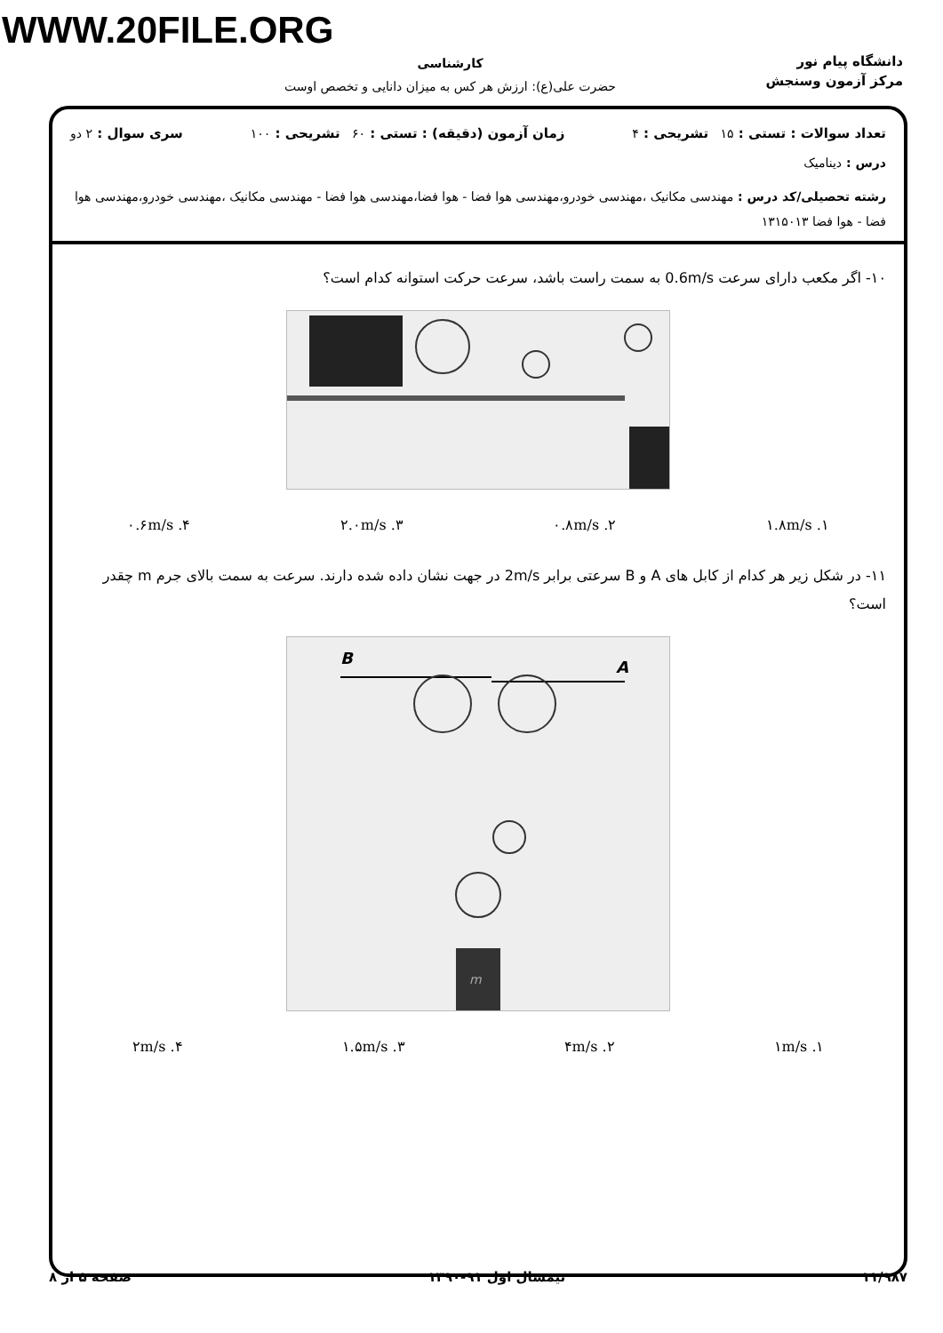WWW.20FILE.ORG
دانشگاه پیام نور
مرکز آزمون وسنجش
کارشناسی
حضرت علی(ع): ارزش هر کس به میزان دانایی و تخصص اوست
تعداد سوالات : تستی : ۱۵ تشریحی : ۴ زمان آزمون (دقیقه) : تستی : ۶۰ تشریحی : ۱۰۰ سری سوال : ۲ دو
درس : دینامیک
رشته تحصیلی/کد درس : مهندسی مکانیک ،مهندسی خودرو،مهندسی هوا فضا - هوا فضا،مهندسی هوا فضا - مهندسی مکانیک ،مهندسی خودرو،مهندسی هوا فضا - هوا فضا ۱۳۱۵۰۱۳
۱۰- اگر مکعب دارای سرعت 0.6m/s به سمت راست باشد، سرعت حرکت استوانه کدام است؟
۱.۸m/s .۱ ۰.۸m/s .۲ ۲.۰m/s .۳ ۰.۶m/s .۴
۱۱- در شکل زیر هر کدام از کابل های A و B سرعتی برابر 2m/s در جهت نشان داده شده دارند. سرعت به سمت بالای جرم m چقدر است؟
B
A
m
۱m/s .۱ ۴m/s .۲ ۱.۵m/s .۳ ۲m/s .۴
۱۱/۹۸۷ نیمسال اول ۹۱-۱۳۹۰ صفحه ۵ از ۸